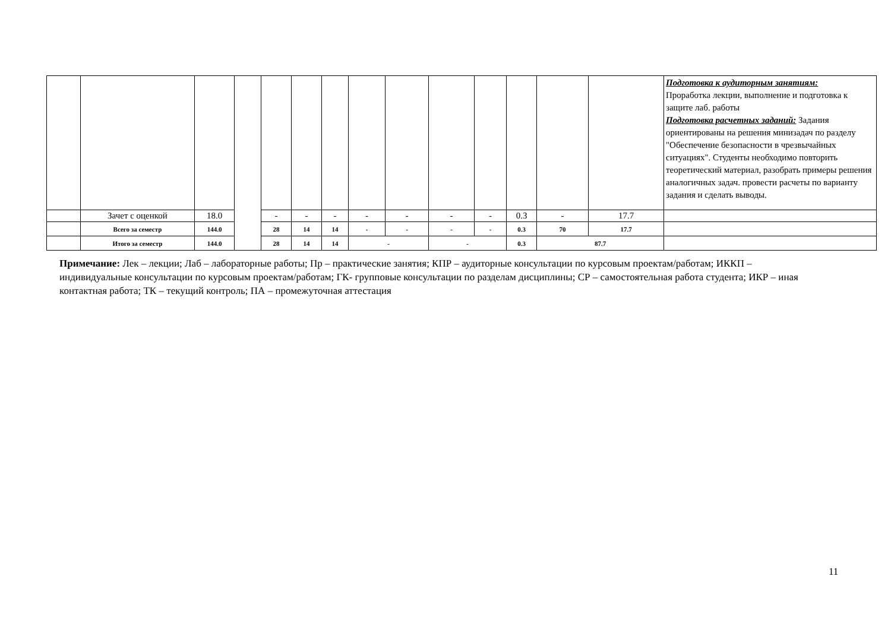| | | | | | | | | | | | | | | Подготовка к аудиторным занятиям: Проработка лекции, выполнение и подготовка к защите лаб. работы Подготовка расчетных заданий: Задания ориентированы на решения минизадач по разделу "Обеспечение безопасности в чрезвычайных ситуациях". Студенты необходимо повторить теоретический материал, разобрать примеры решения аналогичных задач. провести расчеты по варианту задания и сделать выводы. |
| | Зачет с оценкой | 18.0 | | - | - | - | - | - | - | - | 0.3 | - | 17.7 | |
| | Всего за семестр | 144.0 | | 28 | 14 | 14 | - | - | - | - | 0.3 | 70 | 17.7 | |
| | Итого за семестр | 144.0 | | 28 | 14 | 14 | - | | - | | 0.3 | 87.7 | | |
Примечание: Лек – лекции; Лаб – лабораторные работы; Пр – практические занятия; КПР – аудиторные консультации по курсовым проектам/работам; ИККП – индивидуальные консультации по курсовым проектам/работам; ГК- групповые консультации по разделам дисциплины; СР – самостоятельная работа студента; ИКР – иная контактная работа; ТК – текущий контроль; ПА – промежуточная аттестация
11